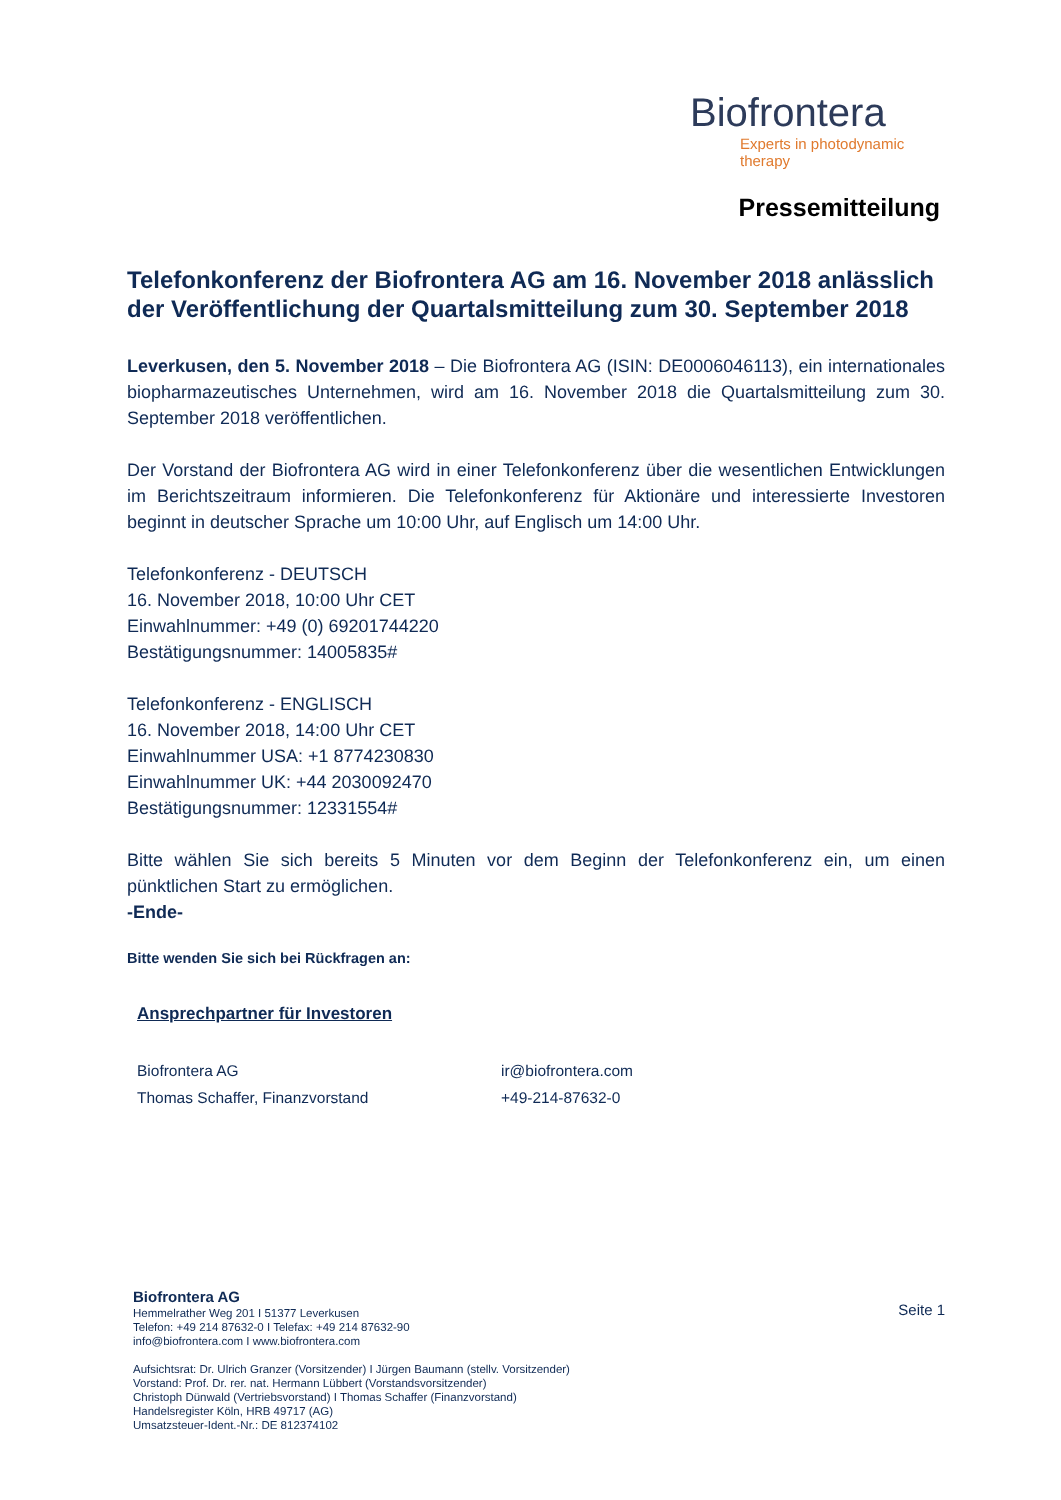Biofrontera
Experts in photodynamic therapy
Pressemitteilung
Telefonkonferenz der Biofrontera AG am 16. November 2018 anlässlich der Veröffentlichung der Quartalsmitteilung zum 30. September 2018
Leverkusen, den 5. November 2018 – Die Biofrontera AG (ISIN: DE0006046113), ein internationales biopharmazeutisches Unternehmen, wird am 16. November 2018 die Quartalsmitteilung zum 30. September 2018 veröffentlichen.
Der Vorstand der Biofrontera AG wird in einer Telefonkonferenz über die wesentlichen Entwicklungen im Berichtszeitraum informieren. Die Telefonkonferenz für Aktionäre und interessierte Investoren beginnt in deutscher Sprache um 10:00 Uhr, auf Englisch um 14:00 Uhr.
Telefonkonferenz - DEUTSCH
16. November 2018, 10:00 Uhr CET
Einwahlnummer: +49 (0) 69201744220
Bestätigungsnummer: 14005835#
Telefonkonferenz - ENGLISCH
16. November 2018, 14:00 Uhr CET
Einwahlnummer USA: +1 8774230830
Einwahlnummer UK: +44 2030092470
Bestätigungsnummer: 12331554#
Bitte wählen Sie sich bereits 5 Minuten vor dem Beginn der Telefonkonferenz ein, um einen pünktlichen Start zu ermöglichen.
-Ende-
Bitte wenden Sie sich bei Rückfragen an:
Ansprechpartner für Investoren
Biofrontera AG ir@biofrontera.com
Thomas Schaffer, Finanzvorstand +49-214-87632-0
Seite 1
Biofrontera AG
Hemmelrather Weg 201 I 51377 Leverkusen
Telefon: +49 214 87632-0 I Telefax: +49 214 87632-90
info@biofrontera.com I www.biofrontera.com
Aufsichtsrat: Dr. Ulrich Granzer (Vorsitzender) I Jürgen Baumann (stellv. Vorsitzender)
Vorstand: Prof. Dr. rer. nat. Hermann Lübbert (Vorstandsvorsitzender)
Christoph Dünwald (Vertriebsvorstand) I Thomas Schaffer (Finanzvorstand)
Handelsregister Köln, HRB 49717 (AG)
Umsatzsteuer-Ident.-Nr.: DE 812374102